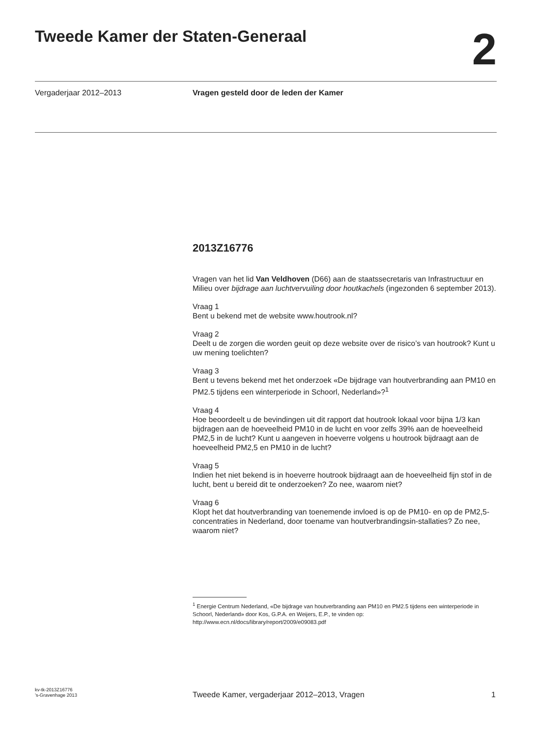Tweede Kamer der Staten-Generaal
2
Vergaderjaar 2012–2013
Vragen gesteld door de leden der Kamer
2013Z16776
Vragen van het lid Van Veldhoven (D66) aan de staatssecretaris van Infrastructuur en Milieu over bijdrage aan luchtvervuiling door houtkachels (ingezonden 6 september 2013).
Vraag 1
Bent u bekend met de website www.houtrook.nl?
Vraag 2
Deelt u de zorgen die worden geuit op deze website over de risico’s van houtrook? Kunt u uw mening toelichten?
Vraag 3
Bent u tevens bekend met het onderzoek «De bijdrage van houtverbranding aan PM10 en PM2.5 tijdens een winterperiode in Schoorl, Nederland»?<sup>1</sup>
Vraag 4
Hoe beoordeelt u de bevindingen uit dit rapport dat houtrook lokaal voor bijna 1/3 kan bijdragen aan de hoeveelheid PM10 in de lucht en voor zelfs 39% aan de hoeveelheid PM2,5 in de lucht? Kunt u aangeven in hoeverre volgens u houtrook bijdraagt aan de hoeveelheid PM2,5 en PM10 in de lucht?
Vraag 5
Indien het niet bekend is in hoeverre houtrook bijdraagt aan de hoeveelheid fijn stof in de lucht, bent u bereid dit te onderzoeken? Zo nee, waarom niet?
Vraag 6
Klopt het dat houtverbranding van toenemende invloed is op de PM10- en op de PM2,5-concentraties in Nederland, door toename van houtverbrandingsin-stallaties? Zo nee, waarom niet?
<sup>1</sup> Energie Centrum Nederland, «De bijdrage van houtverbranding aan PM10 en PM2.5 tijdens een winterperiode in Schoorl, Nederland» door Kos, G.P.A. en Weijers, E.P., te vinden op: http://www.ecn.nl/docs/library/report/2009/e09083.pdf
kv-tk-2013Z16776
’s-Gravenhage 2013
Tweede Kamer, vergaderjaar 2012–2013, Vragen
1